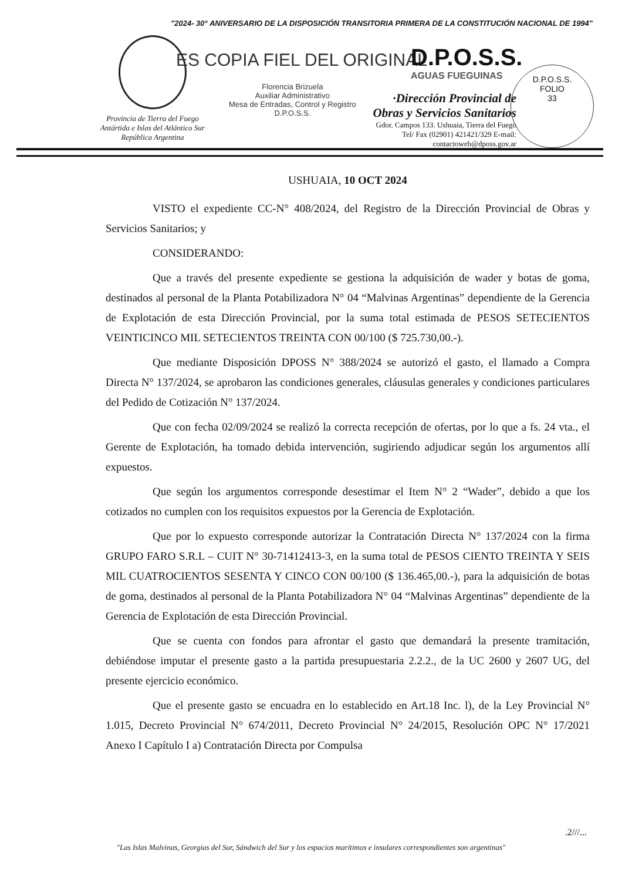"2024- 30° ANIVERSARIO DE LA DISPOSICIÓN TRANSITORIA PRIMERA DE LA CONSTITUCIÓN NACIONAL DE 1994"
Provincia de Tierra del Fuego
Antártida e Islas del Atlántico Sur
República Argentina
ES COPIA FIEL DEL ORIGINAL
Florencia Brizuela
Auxiliar Administrativo
Mesa de Entradas, Control y Registro
D.P.O.S.S.
D.P.O.S.S.
AGUAS FUEGUINAS
·Dirección Provincial de
Obras y Servicios Sanitarios
Gdor. Campos 133. Ushuaia, Tierra del Fuego
Tel/ Fax (02901) 421421/329 E-mail: contactoweb@dposs.gov.ar
D.P.O.S.S.
FOLIO
33
USHUAIA, 10 OCT 2024
VISTO el expediente CC-N° 408/2024, del Registro de la Dirección Provincial de Obras y Servicios Sanitarios; y
CONSIDERANDO:
Que a través del presente expediente se gestiona la adquisición de wader y botas de goma, destinados al personal de la Planta Potabilizadora N° 04 “Malvinas Argentinas” dependiente de la Gerencia de Explotación de esta Dirección Provincial, por la suma total estimada de PESOS SETECIENTOS VEINTICINCO MIL SETECIENTOS TREINTA CON 00/100 ($ 725.730,00.-).
Que mediante Disposición DPOSS N° 388/2024 se autorizó el gasto, el llamado a Compra Directa N° 137/2024, se aprobaron las condiciones generales, cláusulas generales y condiciones particulares del Pedido de Cotización N° 137/2024.
Que con fecha 02/09/2024 se realizó la correcta recepción de ofertas, por lo que a fs. 24 vta., el Gerente de Explotación, ha tomado debida intervención, sugiriendo adjudicar según los argumentos allí expuestos.
Que según los argumentos corresponde desestimar el Item N° 2 “Wader”, debido a que los cotizados no cumplen con los requisitos expuestos por la Gerencia de Explotación.
Que por lo expuesto corresponde autorizar la Contratación Directa N° 137/2024 con la firma GRUPO FARO S.R.L – CUIT N° 30-71412413-3, en la suma total de PESOS CIENTO TREINTA Y SEIS MIL CUATROCIENTOS SESENTA Y CINCO CON 00/100 ($ 136.465,00.-), para la adquisición de botas de goma, destinados al personal de la Planta Potabilizadora N° 04 “Malvinas Argentinas” dependiente de la Gerencia de Explotación de esta Dirección Provincial.
Que se cuenta con fondos para afrontar el gasto que demandará la presente tramitación, debiéndose imputar el presente gasto a la partida presupuestaria 2.2.2., de la UC 2600 y 2607 UG, del presente ejercicio económico.
Que el presente gasto se encuadra en lo establecido en Art.18 Inc. l), de la Ley Provincial N° 1.015, Decreto Provincial N° 674/2011, Decreto Provincial N° 24/2015, Resolución OPC N° 17/2021 Anexo I Capítulo I a) Contratación Directa por Compulsa
.2///...
"Las Islas Malvinas, Georgias del Sur, Sándwich del Sur y los espacios marítimos e insulares correspondientes son argentinas"